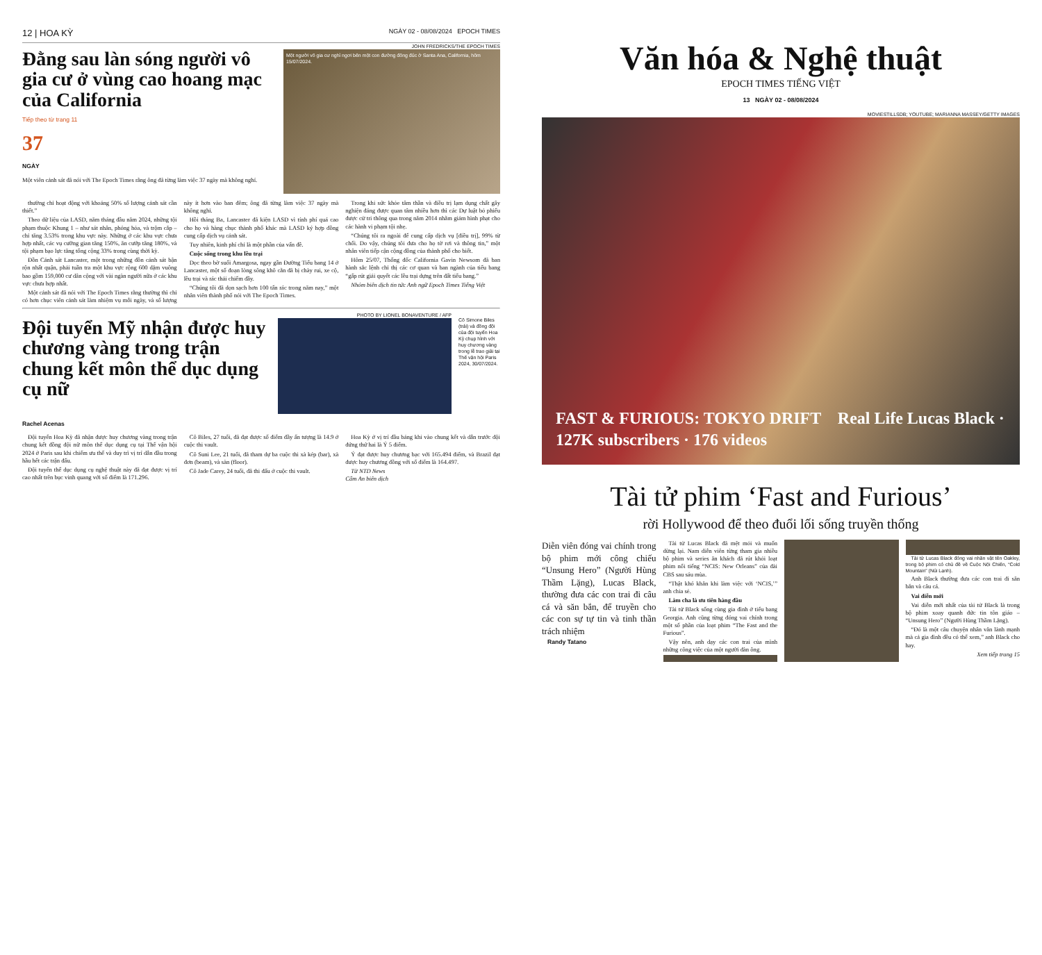12 | HOA KỲ NGÀY 02 - 08/08/2024 EPOCH TIMES
Đằng sau làn sóng người vô gia cư ở vùng cao hoang mạc của California
Tiếp theo từ trang 11
37
NGÀY
Một viên cảnh sát đã nói với The Epoch Times rằng ông đã từng làm việc 37 ngày mà không nghỉ.
JOHN FREDRICKS/THE EPOCH TIMES
Một người vô gia cư nghỉ ngơi bên một con đường đông đúc ở Santa Ana, California, hôm 15/07/2024.
thường chỉ hoạt động với khoảng 50% số lượng cảnh sát cần thiết.”
Theo dữ liệu của LASD, năm tháng đầu năm 2024, những tội phạm thuộc Khung 1 – như sát nhân, phóng hỏa, và trộm cắp – chỉ tăng 3.53% trong khu vực này. Những ở các khu vực chưa hợp nhất, các vụ cưỡng gian tăng 150%, ăn cướp tăng 180%, và tội phạm bạo lực tăng tổng cộng 33% trong cùng thời kỳ.
Đồn Cảnh sát Lancaster, một trong những đồn cảnh sát bận rộn nhất quận, phải tuần tra một khu vực rộng 600 dặm vuông bao gồm 159,000 cư dân cộng với vài ngàn người nữa ở các khu vực chưa hợp nhất.
Một cảnh sát đã nói với The Epoch Times rằng thường thì chỉ có hơn chục viên cảnh sát làm nhiệm vụ mỗi ngày, và số lượng này ít hơn vào ban đêm; ông đã từng làm việc 37 ngày mà không nghỉ.
Hồi tháng Ba, Lancaster đã kiện LASD vì tính phí quá cao cho họ và hàng chục thành phố khác mà LASD ký hợp đồng cung cấp dịch vụ cảnh sát.
Tuy nhiên, kinh phí chỉ là một phần của vấn đề.
Cuộc sống trong khu lều trại
Dọc theo bờ suối Amargosa, ngay gần Đường Tiểu bang 14 ở Lancaster, một số đoạn lòng sông khô cằn đã bị chày rui, xe cộ, lều trại và rác thải chiếm đầy.
“Chúng tôi đã dọn sạch hơn 100 tấn rác trong năm nay,” một nhân viên thành phố nói với The Epoch Times.
Trong khi sức khỏe tâm thần và điều trị lạm dụng chất gây nghiện đáng được quan tâm nhiều hơn thì các Dự luật bỏ phiếu được cử tri thông qua trong năm 2014 nhằm giảm hình phạt cho các hành vi phạm tội nhẹ.
“Chúng tôi ra ngoài để cung cấp dịch vụ [điều trị], 99% từ chối. Do vậy, chúng tôi đưa cho họ tờ rơi và thông tin,” một nhân viên tiếp cận cộng đồng của thành phố cho biết.
Hôm 25/07, Thống đốc California Gavin Newsom đã ban hành sắc lệnh chỉ thị các cơ quan và ban ngành của tiểu bang “gấp rút giải quyết các lều trại dựng trên đất tiểu bang.”
Nhóm biên dịch tin tức Anh ngữ Epoch Times Tiếng Việt
Đội tuyển Mỹ nhận được huy chương vàng trong trận chung kết môn thể dục dụng cụ nữ
PHOTO BY LIONEL BONAVENTURE / AFP
Cô Simone Biles (trái) và đồng đội của đội tuyển Hoa Kỳ chụp hình với huy chương vàng trong lễ trao giải tại Thế vận hội Paris 2024, 30/07/2024.
Rachel Acenas
Đội tuyển Hoa Kỳ đã nhận được huy chương vàng trong trận chung kết đồng đội nữ môn thể dục dụng cụ tại Thế vận hội 2024 ở Paris sau khi chiếm ưu thế và duy trì vị trí dẫn đầu trong hầu hết các trận đấu.
Đội tuyển thể dục dụng cụ nghệ thuật này đã đạt được vị trí cao nhất trên bục vinh quang với số điểm là 171.296.
Cô Biles, 27 tuổi, đã đạt được số điểm đầy ấn tượng là 14.9 ở cuộc thi vault.
Cô Suni Lee, 21 tuổi, đã tham dự ba cuộc thi xà kép (bar), xà đơn (beam), và sàn (floor).
Cô Jade Carey, 24 tuổi, đã thi đấu ở cuộc thi vault.
Hoa Kỳ ở vị trí đầu bảng khi vào chung kết và dẫn trước đội đứng thứ hai là Ý 5 điểm.
Ý đạt được huy chương bạc với 165.494 điểm, và Brazil đạt được huy chương đồng với số điểm là 164.497.
Từ NTD News
Cẩm An biên dịch
Văn hóa & Nghệ thuật
EPOCH TIMES TIẾNG VIỆT
13 NGÀY 02 - 08/08/2024
MOVIESTILLSDB; YOUTUBE; MARIANNA MASSEY/GETTY IMAGES
FAST & FURIOUS: TOKYO DRIFT Real Life Lucas Black · 127K subscribers · 176 videos
Tài tử phim ‘Fast and Furious’
rời Hollywood để theo đuổi lối sống truyền thống
Diễn viên đóng vai chính trong bộ phim mới công chiếu “Unsung Hero” (Người Hùng Thầm Lặng), Lucas Black, thường đưa các con trai đi câu cá và săn bắn, để truyền cho các con sự tự tin và tinh thần trách nhiệm
Randy Tatano
Tài tử Lucas Black đã mệt mỏi và muốn dừng lại. Nam diễn viên từng tham gia nhiều bộ phim và series ăn khách đã rút khỏi loạt phim nổi tiếng “NCIS: New Orleans” của đài CBS sau sáu mùa.
“Thật khó khăn khi làm việc với ‘NCIS,’” anh chia sẻ.
Làm cha là ưu tiên hàng đầu
Tài tử Black sống cùng gia đình ở tiểu bang Georgia. Anh cũng từng đóng vai chính trong một số phần của loạt phim “The Fast and the Furious”.
Vậy nên, anh dạy các con trai của mình những công việc của một người đàn ông.
Tài tử Lucas Black đóng vai nhân vật tên Oakley, trong bộ phim có chủ đề về Cuộc Nội Chiến, “Cold Mountain” (Núi Lạnh).
Anh Black thường đưa các con trai đi săn bắn và câu cá.
Vai diễn mới
Vai diễn mới nhất của tài tử Black là trong bộ phim xoay quanh đức tin tôn giáo – “Unsung Hero” (Người Hùng Thầm Lặng).
“Đó là một câu chuyện nhân văn lành mạnh mà cả gia đình đều có thể xem,” anh Black cho hay.
Xem tiếp trang 15